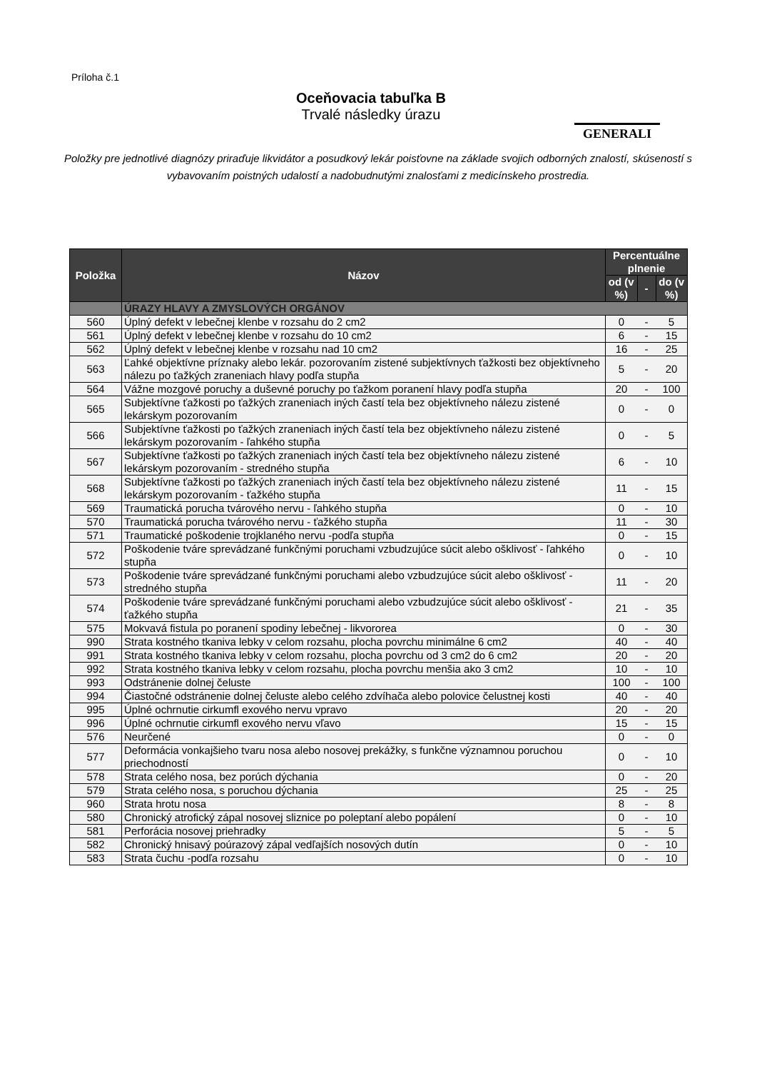Príloha č.1
Oceňovacia tabuľka B
Trvalé následky úrazu
GENERALI
Položky pre jednotlivé diagnózy priraďuje likvidátor a posudkový lekár poisťovne na základe svojich odborných znalostí, skúseností s vybavovaním poistných udalostí a nadobudnutými znalosťami z medicínskeho prostredia.
| Položka | Názov | Percentuálne plnenie | | |
| --- | --- | --- | --- | --- |
| | | od (v %) | - | do (v %) |
| | ÚRAZY HLAVY A ZMYSLOVÝCH ORGÁNOV | | | |
| 560 | Úplný defekt v lebečnej klenbe v rozsahu do 2 cm2 | 0 | - | 5 |
| 561 | Úplný defekt v lebečnej klenbe v rozsahu do 10 cm2 | 6 | - | 15 |
| 562 | Úplný defekt v lebečnej klenbe v rozsahu nad 10 cm2 | 16 | - | 25 |
| 563 | Ľahké objektívne príznaky alebo lekár. pozorovaním zistené subjektívnych ťažkosti bez objektívneho nálezu po ťažkých zraneniach hlavy podľa stupňa | 5 | - | 20 |
| 564 | Vážne mozgové poruchy a duševné poruchy po ťažkom poranení hlavy podľa stupňa | 20 | - | 100 |
| 565 | Subjektívne ťažkosti po ťažkých zraneniach iných častí tela bez objektívneho nálezu zistené lekárskym pozorovaním | 0 | - | 0 |
| 566 | Subjektívne ťažkosti po ťažkých zraneniach iných častí tela bez objektívneho nálezu zistené lekárskym pozorovaním - ľahkého stupňa | 0 | - | 5 |
| 567 | Subjektívne ťažkosti po ťažkých zraneniach iných častí tela bez objektívneho nálezu zistené lekárskym pozorovaním - stredného stupňa | 6 | - | 10 |
| 568 | Subjektívne ťažkosti po ťažkých zraneniach iných častí tela bez objektívneho nálezu zistené lekárskym pozorovaním - ťažkého stupňa | 11 | - | 15 |
| 569 | Traumatická porucha tvárového nervu - ľahkého stupňa | 0 | - | 10 |
| 570 | Traumatická porucha tvárového nervu - ťažkého stupňa | 11 | - | 30 |
| 571 | Traumatické poškodenie trojklaného nervu -podľa stupňa | 0 | - | 15 |
| 572 | Poškodenie tváre sprevádzané funkčnými poruchami vzbudzujúce súcit alebo ošklivosť - ľahkého stupňa | 0 | - | 10 |
| 573 | Poškodenie tváre sprevádzané funkčnými poruchami alebo vzbudzujúce súcit alebo ošklivosť - stredného stupňa | 11 | - | 20 |
| 574 | Poškodenie tváre sprevádzané funkčnými poruchami alebo vzbudzujúce súcit alebo ošklivosť - ťažkého stupňa | 21 | - | 35 |
| 575 | Mokvavá fistula po poranení spodiny lebečnej - likvororea | 0 | - | 30 |
| 990 | Strata kostného tkaniva lebky v celom rozsahu, plocha povrchu minimálne 6 cm2 | 40 | - | 40 |
| 991 | Strata kostného tkaniva lebky v celom rozsahu, plocha povrchu od 3 cm2 do 6 cm2 | 20 | - | 20 |
| 992 | Strata kostného tkaniva lebky v celom rozsahu, plocha povrchu menšia ako 3 cm2 | 10 | - | 10 |
| 993 | Odstránenie dolnej čeluste | 100 | - | 100 |
| 994 | Čiastočné odstránenie dolnej čeluste alebo celého zdvíhača alebo polovice čelustnej kosti | 40 | - | 40 |
| 995 | Úplné ochrnutie cirkumfl exového nervu vpravo | 20 | - | 20 |
| 996 | Úplné ochrnutie cirkumfl exového nervu vľavo | 15 | - | 15 |
| 576 | Neurčené | 0 | - | 0 |
| 577 | Deformácia vonkajšieho tvaru nosa alebo nosovej prekážky, s funkčne významnou poruchou priechodností | 0 | - | 10 |
| 578 | Strata celého nosa, bez porúch dýchania | 0 | - | 20 |
| 579 | Strata celého nosa, s poruchou dýchania | 25 | - | 25 |
| 960 | Strata hrotu nosa | 8 | - | 8 |
| 580 | Chronický atrofický zápal nosovej sliznice po poleptaní alebo popálení | 0 | - | 10 |
| 581 | Perforácia nosovej priehradky | 5 | - | 5 |
| 582 | Chronický hnisavý poúrazový zápal vedľajších nosových dutín | 0 | - | 10 |
| 583 | Strata čuchu -podľa rozsahu | 0 | - | 10 |